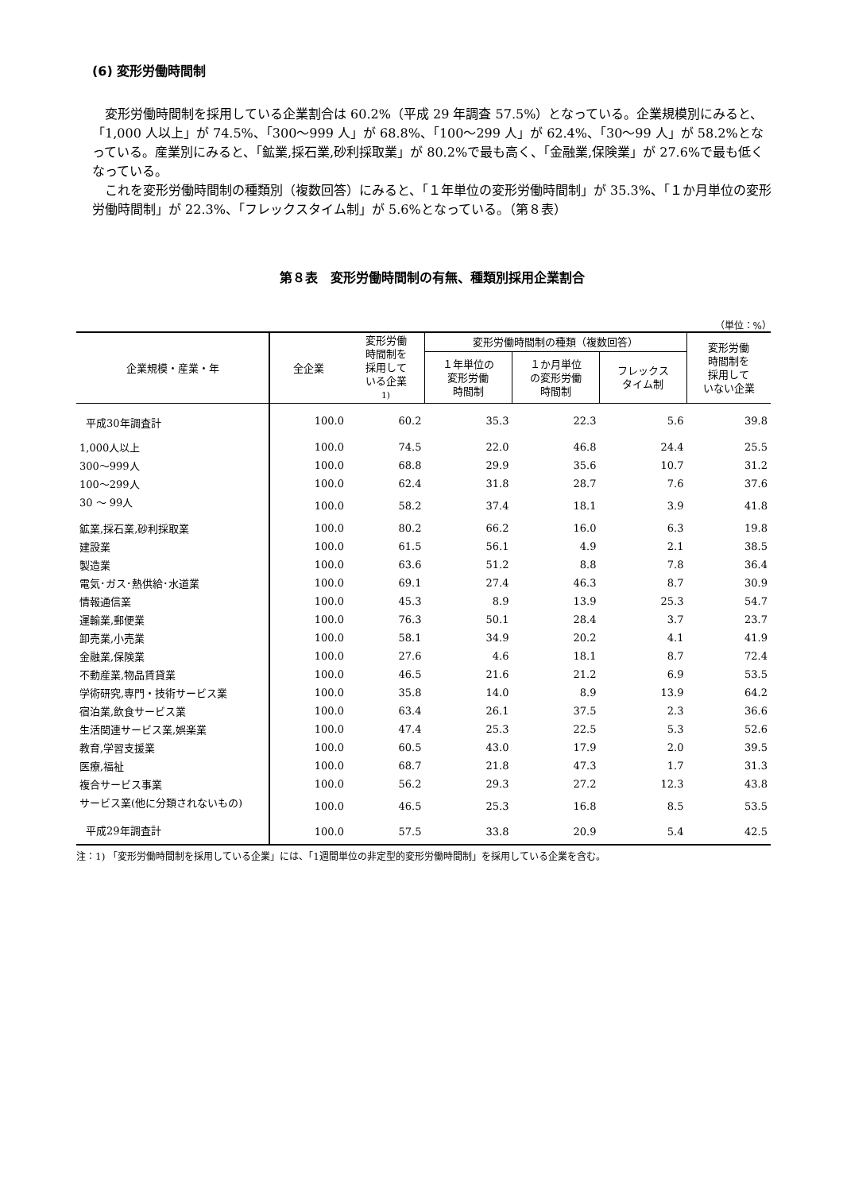(6) 変形労働時間制
変形労働時間制を採用している企業割合は 60.2%（平成 29 年調査 57.5%）となっている。企業規模別にみると、「1,000 人以上」が 74.5%、「300～999 人」が 68.8%、「100～299 人」が 62.4%、「30～99 人」が 58.2%となっている。産業別にみると、「鉱業,採石業,砂利採取業」が 80.2%で最も高く、「金融業,保険業」が 27.6%で最も低くなっている。
これを変形労働時間制の種類別（複数回答）にみると、「１年単位の変形労働時間制」が 35.3%、「１か月単位の変形労働時間制」が 22.3%、「フレックスタイム制」が 5.6%となっている。（第８表）
第８表　変形労働時間制の有無、種類別採用企業割合
（単位：%）
| 企業規模・産業・年 | 全企業 | 変形労働 時間制を 採用して いる企業 1) | 変形労働時間制の種類（複数回答） | | | 変形労働 時間制を 採用して いない企業 |
| --- | --- | --- | --- | --- | --- | --- |
| | | | １年単位の 変形労働 時間制 | １か月単位 の変形労働 時間制 | フレックス タイム制 | |
| 平成30年調査計 | 100.0 | 60.2 | 35.3 | 22.3 | 5.6 | 39.8 |
| 1,000人以上 | 100.0 | 74.5 | 22.0 | 46.8 | 24.4 | 25.5 |
| 300～999人 | 100.0 | 68.8 | 29.9 | 35.6 | 10.7 | 31.2 |
| 100～299人 | 100.0 | 62.4 | 31.8 | 28.7 | 7.6 | 37.6 |
| 30 ～ 99人 | 100.0 | 58.2 | 37.4 | 18.1 | 3.9 | 41.8 |
| 鉱業,採石業,砂利採取業 | 100.0 | 80.2 | 66.2 | 16.0 | 6.3 | 19.8 |
| 建設業 | 100.0 | 61.5 | 56.1 | 4.9 | 2.1 | 38.5 |
| 製造業 | 100.0 | 63.6 | 51.2 | 8.8 | 7.8 | 36.4 |
| 電気･ガス･熱供給･水道業 | 100.0 | 69.1 | 27.4 | 46.3 | 8.7 | 30.9 |
| 情報通信業 | 100.0 | 45.3 | 8.9 | 13.9 | 25.3 | 54.7 |
| 運輸業,郵便業 | 100.0 | 76.3 | 50.1 | 28.4 | 3.7 | 23.7 |
| 卸売業,小売業 | 100.0 | 58.1 | 34.9 | 20.2 | 4.1 | 41.9 |
| 金融業,保険業 | 100.0 | 27.6 | 4.6 | 18.1 | 8.7 | 72.4 |
| 不動産業,物品賃貸業 | 100.0 | 46.5 | 21.6 | 21.2 | 6.9 | 53.5 |
| 学術研究,専門・技術サービス業 | 100.0 | 35.8 | 14.0 | 8.9 | 13.9 | 64.2 |
| 宿泊業,飲食サービス業 | 100.0 | 63.4 | 26.1 | 37.5 | 2.3 | 36.6 |
| 生活関連サービス業,娯楽業 | 100.0 | 47.4 | 25.3 | 22.5 | 5.3 | 52.6 |
| 教育,学習支援業 | 100.0 | 60.5 | 43.0 | 17.9 | 2.0 | 39.5 |
| 医療,福祉 | 100.0 | 68.7 | 21.8 | 47.3 | 1.7 | 31.3 |
| 複合サービス事業 | 100.0 | 56.2 | 29.3 | 27.2 | 12.3 | 43.8 |
| サービス業(他に分類されないもの) | 100.0 | 46.5 | 25.3 | 16.8 | 8.5 | 53.5 |
| 平成29年調査計 | 100.0 | 57.5 | 33.8 | 20.9 | 5.4 | 42.5 |
注：1) 「変形労働時間制を採用している企業」には、「1週間単位の非定型的変形労働時間制」を採用している企業を含む。